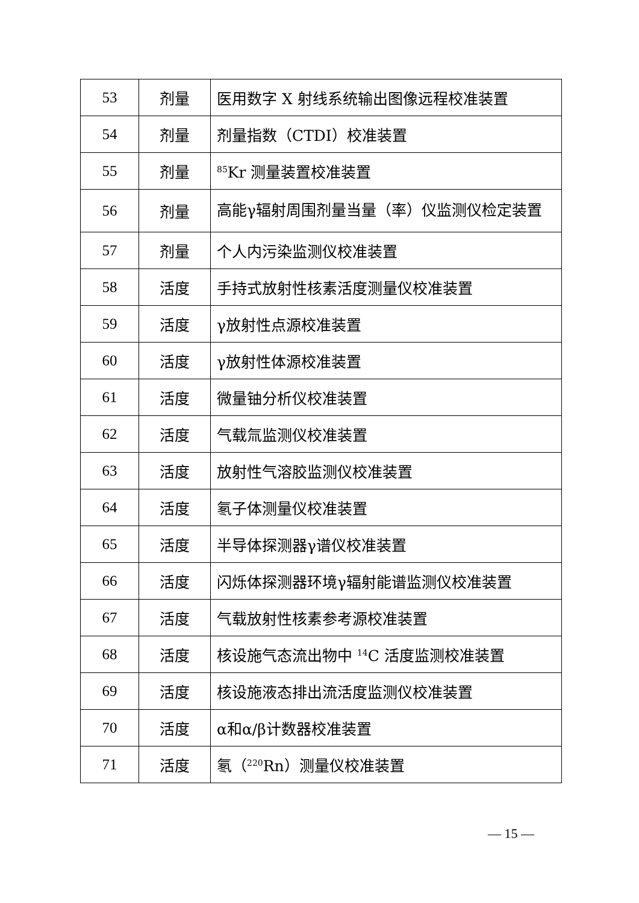| 53 | 剂量 | 医用数字 X 射线系统输出图像远程校准装置 |
| 54 | 剂量 | 剂量指数（CTDI）校准装置 |
| 55 | 剂量 | <sup>85</sup>Kr 测量装置校准装置 |
| 56 | 剂量 | 高能γ辐射周围剂量当量（率）仪监测仪检定装置 |
| 57 | 剂量 | 个人内污染监测仪校准装置 |
| 58 | 活度 | 手持式放射性核素活度测量仪校准装置 |
| 59 | 活度 | γ放射性点源校准装置 |
| 60 | 活度 | γ放射性体源校准装置 |
| 61 | 活度 | 微量铀分析仪校准装置 |
| 62 | 活度 | 气载氚监测仪校准装置 |
| 63 | 活度 | 放射性气溶胶监测仪校准装置 |
| 64 | 活度 | 氡子体测量仪校准装置 |
| 65 | 活度 | 半导体探测器γ谱仪校准装置 |
| 66 | 活度 | 闪烁体探测器环境γ辐射能谱监测仪校准装置 |
| 67 | 活度 | 气载放射性核素参考源校准装置 |
| 68 | 活度 | 核设施气态流出物中 <sup>14</sup>C 活度监测校准装置 |
| 69 | 活度 | 核设施液态排出流活度监测仪校准装置 |
| 70 | 活度 | α和α/β计数器校准装置 |
| 71 | 活度 | 氡（<sup>220</sup>Rn）测量仪校准装置 |
— 15 —